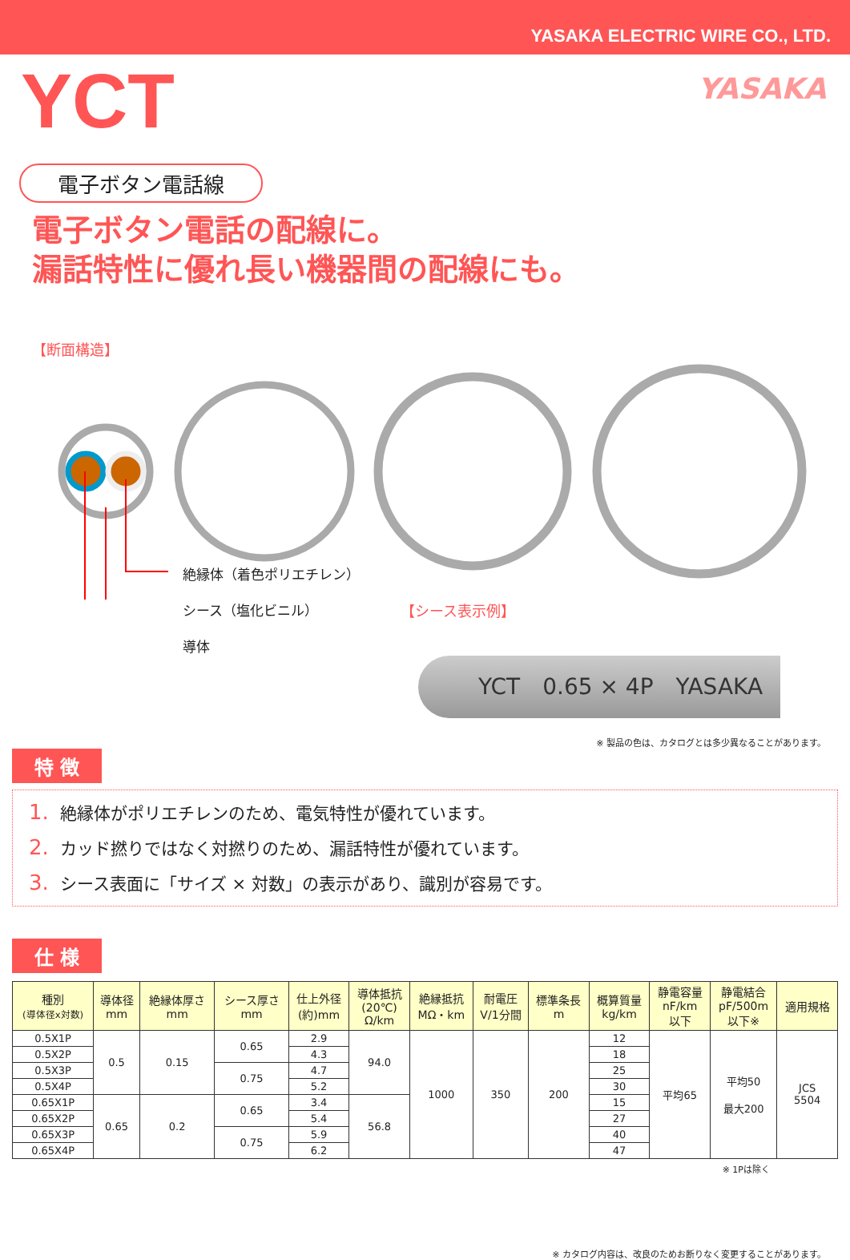YASAKA ELECTRIC WIRE CO., LTD.
YCT
YASAKA
電子ボタン電話線
電子ボタン電話の配線に。
漏話特性に優れ長い機器間の配線にも。
【断面構造】
絶縁体（着色ポリエチレン）
シース（塩化ビニル）
導体
【シース表示例】
YCT　0.65 × 4P　YASAKA
※ 製品の色は、カタログとは多少異なることがあります。
特 徴
1. 絶縁体がポリエチレンのため、電気特性が優れています。
2. カッド撚りではなく対撚りのため、漏話特性が優れています。
3. シース表面に「サイズ × 対数」の表示があり、識別が容易です。
仕 様
| 種別 (導体径x対数) | 導体径 mm | 絶縁体厚さ mm | シース厚さ mm | 仕上外径 (約)mm | 導体抵抗 (20℃) Ω/km | 絶縁抵抗 MΩ・km | 耐電圧 V/1分間 | 標準条長 m | 概算質量 kg/km | 静電容量 nF/km 以下 | 静電結合 pF/500m 以下※ | 適用規格 |
| --- | --- | --- | --- | --- | --- | --- | --- | --- | --- | --- | --- | --- |
| 0.5X1P | 0.5 | 0.15 | 0.65 | 2.9 | 94.0 | 1000 | 350 | 200 | 12 | 平均65 | 平均50 最大200 | JCS 5504 |
| 0.5X2P | | | | 4.3 | | | | | 18 | | | |
| 0.5X3P | | | 0.75 | 4.7 | | | | | 25 | | | |
| 0.5X4P | | | | 5.2 | | | | | 30 | | | |
| 0.65X1P | 0.65 | 0.2 | 0.65 | 3.4 | 56.8 | | | | 15 | | | |
| 0.65X2P | | | | 5.4 | | | | | 27 | | | |
| 0.65X3P | | | 0.75 | 5.9 | | | | | 40 | | | |
| 0.65X4P | | | | 6.2 | | | | | 47 | | | |
※ 1Pは除く
※ カタログ内容は、改良のためお断りなく変更することがあります。